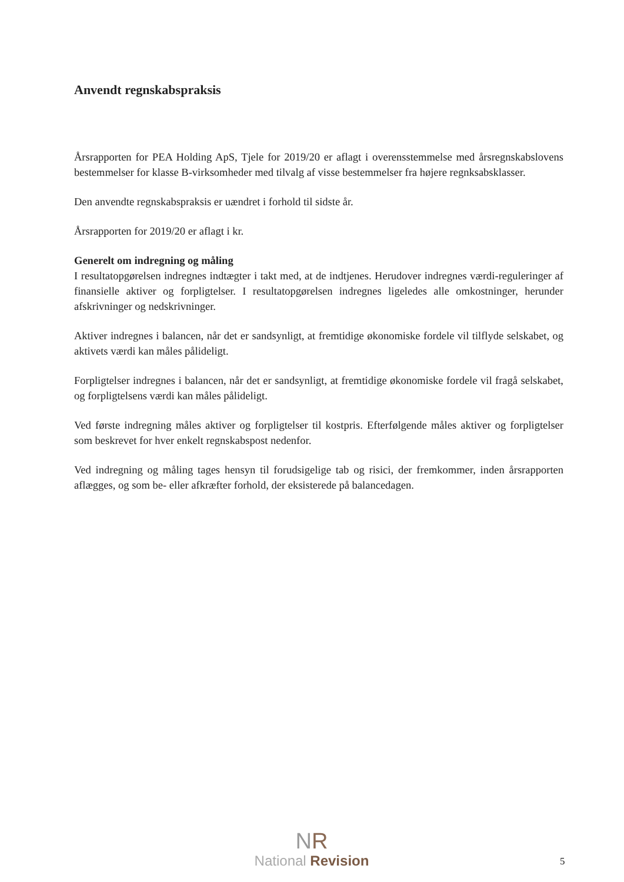Anvendt regnskabspraksis
Årsrapporten for PEA Holding ApS, Tjele for 2019/20 er aflagt i overensstemmelse med årsregnskabslovens bestemmelser for klasse B-virksomheder med tilvalg af visse bestemmelser fra højere regnksabsklasser.
Den anvendte regnskabspraksis er uændret i forhold til sidste år.
Årsrapporten for 2019/20 er aflagt i kr.
Generelt om indregning og måling
I resultatopgørelsen indregnes indtægter i takt med, at de indtjenes. Herudover indregnes værdi-reguleringer af finansielle aktiver og forpligtelser. I resultatopgørelsen indregnes ligeledes alle omkostninger, herunder afskrivninger og nedskrivninger.
Aktiver indregnes i balancen, når det er sandsynligt, at fremtidige økonomiske fordele vil tilflyde selskabet, og aktivets værdi kan måles pålideligt.
Forpligtelser indregnes i balancen, når det er sandsynligt, at fremtidige økonomiske fordele vil fragå selskabet, og forpligtelsens værdi kan måles pålideligt.
Ved første indregning måles aktiver og forpligtelser til kostpris. Efterfølgende måles aktiver og forpligtelser som beskrevet for hver enkelt regnskabspost nedenfor.
Ved indregning og måling tages hensyn til forudsigelige tab og risici, der fremkommer, inden årsrapporten aflægges, og som be- eller afkræfter forhold, der eksisterede på balancedagen.
NR
National Revision
5